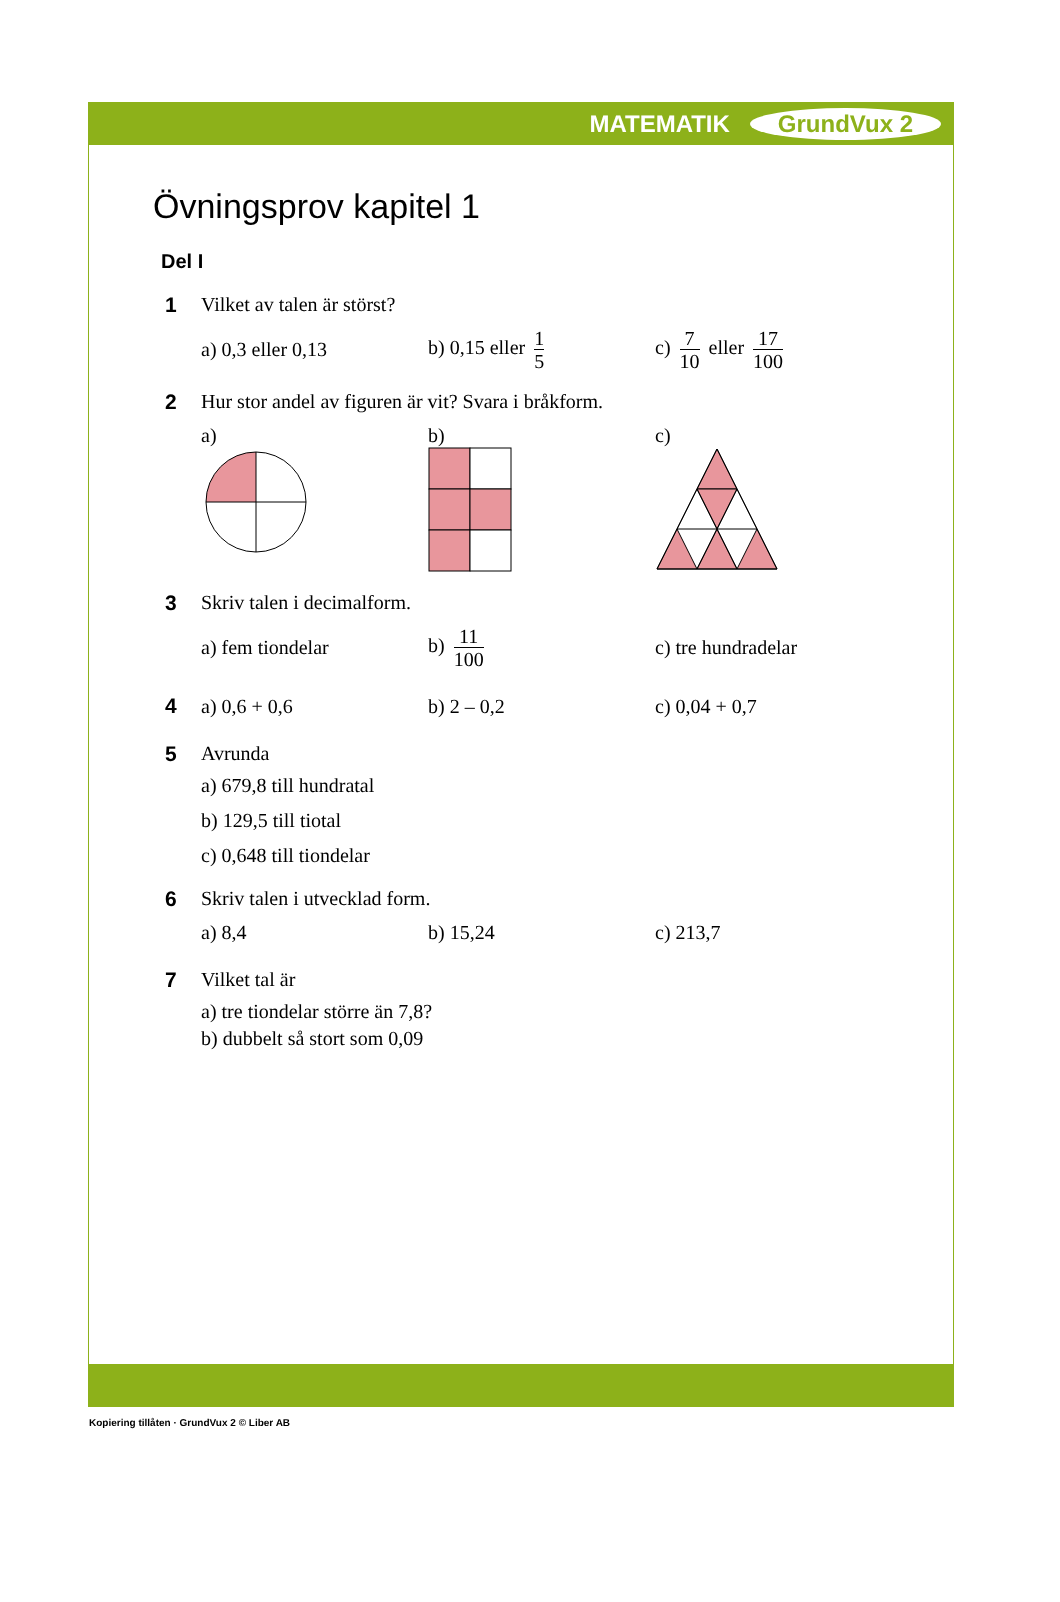MATEMATIK GrundVux 2
Övningsprov kapitel 1
Del I
1 Vilket av talen är störst?
a) 0,3 eller 0,13 b) 0,15 eller 1 5
c) 7 10 eller 17 100
2 Hur stor andel av figuren är vit? Svara i bråkform.
a)
b)
c)
3 Skriv talen i decimalform.
a) fem tiondelar b) 11 100
c) tre hundradelar
4 a) 0,6 + 0,6 b) 2 – 0,2 c) 0,04 + 0,7
5 Avrunda
a) 679,8 till hundratal
b) 129,5 till tiotal
c) 0,648 till tiondelar
6 Skriv talen i utvecklad form.
a) 8,4 b) 15,24 c) 213,7
7 Vilket tal är
a) tre tiondelar större än 7,8?
b) dubbelt så stort som 0,09
Kopiering tillåten · GrundVux 2 © Liber AB